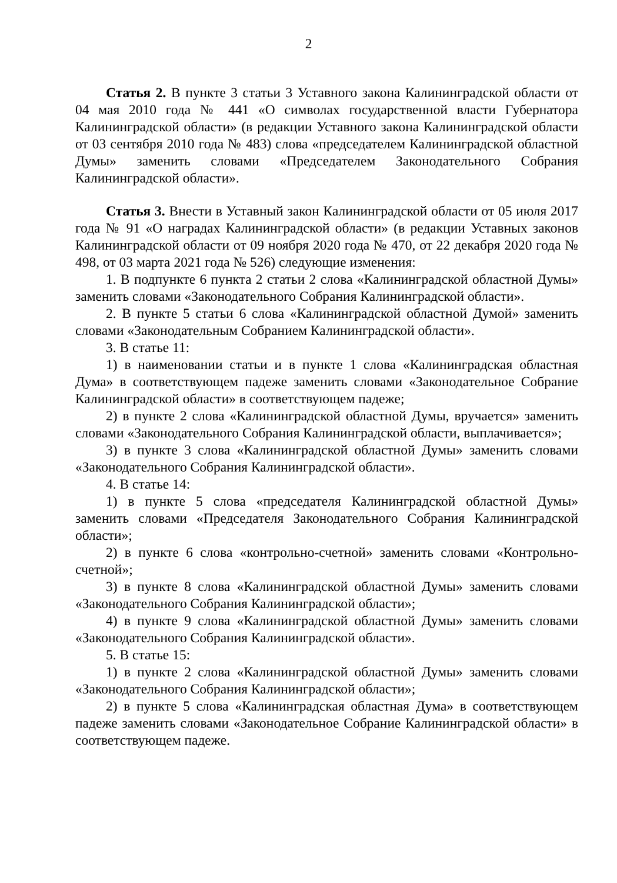2
Статья 2. В пункте 3 статьи 3 Уставного закона Калининградской области от 04 мая 2010 года № 441 «О символах государственной власти Губернатора Калининградской области» (в редакции Уставного закона Калининградской области от 03 сентября 2010 года № 483) слова «председателем Калининградской областной Думы» заменить словами «Председателем Законодательного Собрания Калининградской области».
Статья 3. Внести в Уставный закон Калининградской области от 05 июля 2017 года № 91 «О наградах Калининградской области» (в редакции Уставных законов Калининградской области от 09 ноября 2020 года № 470, от 22 декабря 2020 года № 498, от 03 марта 2021 года № 526) следующие изменения:
1. В подпункте 6 пункта 2 статьи 2 слова «Калининградской областной Думы» заменить словами «Законодательного Собрания Калининградской области».
2. В пункте 5 статьи 6 слова «Калининградской областной Думой» заменить словами «Законодательным Собранием Калининградской области».
3. В статье 11:
1) в наименовании статьи и в пункте 1 слова «Калининградская областная Дума» в соответствующем падеже заменить словами «Законодательное Собрание Калининградской области» в соответствующем падеже;
2) в пункте 2 слова «Калининградской областной Думы, вручается» заменить словами «Законодательного Собрания Калининградской области, выплачивается»;
3) в пункте 3 слова «Калининградской областной Думы» заменить словами «Законодательного Собрания Калининградской области».
4. В статье 14:
1) в пункте 5 слова «председателя Калининградской областной Думы» заменить словами «Председателя Законодательного Собрания Калининградской области»;
2) в пункте 6 слова «контрольно-счетной» заменить словами «Контрольно-счетной»;
3) в пункте 8 слова «Калининградской областной Думы» заменить словами «Законодательного Собрания Калининградской области»;
4) в пункте 9 слова «Калининградской областной Думы» заменить словами «Законодательного Собрания Калининградской области».
5. В статье 15:
1) в пункте 2 слова «Калининградской областной Думы» заменить словами «Законодательного Собрания Калининградской области»;
2) в пункте 5 слова «Калининградская областная Дума» в соответствующем падеже заменить словами «Законодательное Собрание Калининградской области» в соответствующем падеже.